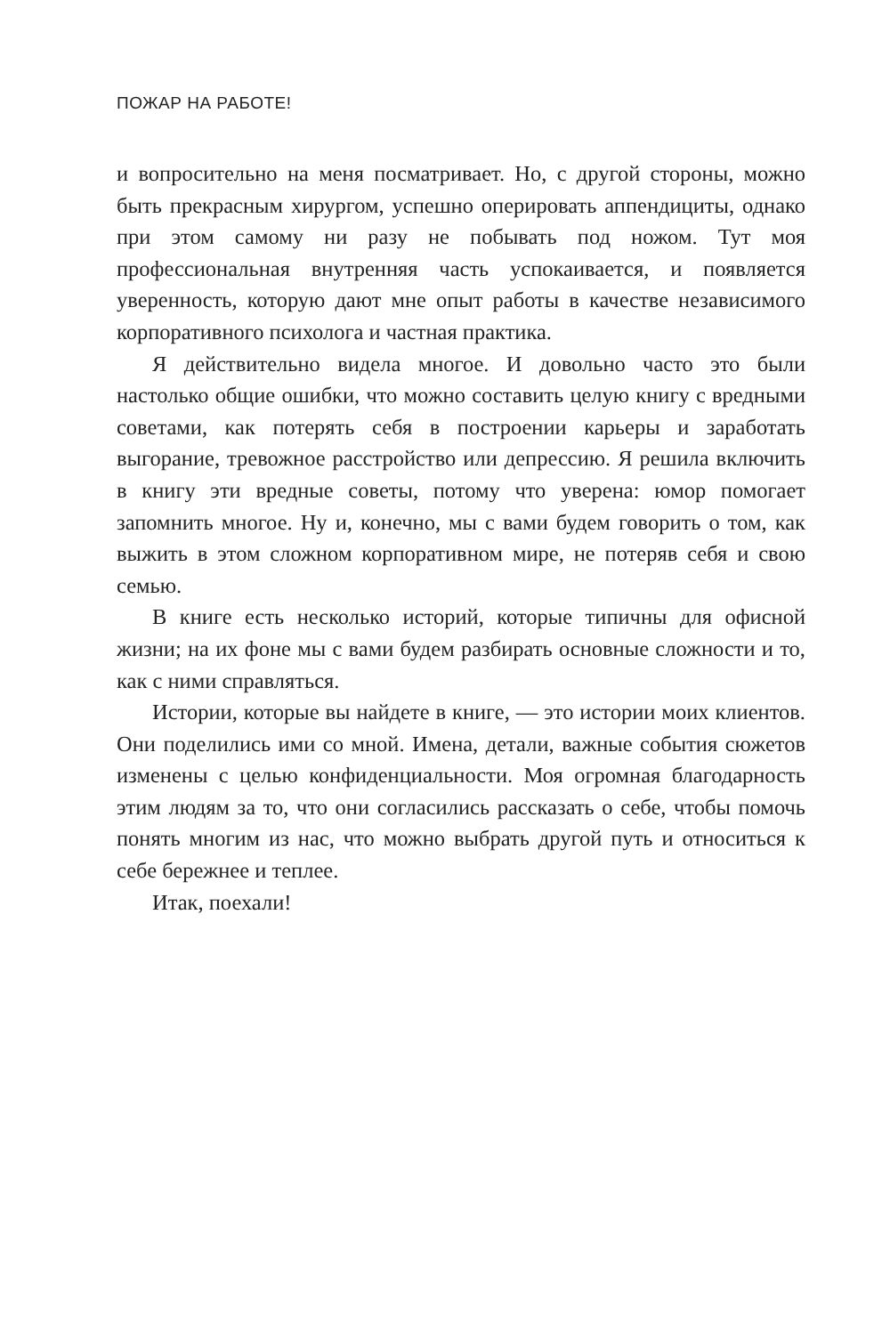ПОЖАР НА РАБОТЕ!
и вопросительно на меня посматривает. Но, с другой стороны, можно быть прекрасным хирургом, успешно оперировать аппендициты, однако при этом самому ни разу не побывать под ножом. Тут моя профессиональная внутренняя часть успокаивается, и появляется уверенность, которую дают мне опыт работы в качестве независимого корпоративного психолога и частная практика.
Я действительно видела многое. И довольно часто это были настолько общие ошибки, что можно составить целую книгу с вредными советами, как потерять себя в построении карьеры и заработать выгорание, тревожное расстройство или депрессию. Я решила включить в книгу эти вредные советы, потому что уверена: юмор помогает запомнить многое. Ну и, конечно, мы с вами будем говорить о том, как выжить в этом сложном корпоративном мире, не потеряв себя и свою семью.
В книге есть несколько историй, которые типичны для офисной жизни; на их фоне мы с вами будем разбирать основные сложности и то, как с ними справляться.
Истории, которые вы найдете в книге, — это истории моих клиентов. Они поделились ими со мной. Имена, детали, важные события сюжетов изменены с целью конфиденциальности. Моя огромная благодарность этим людям за то, что они согласились рассказать о себе, чтобы помочь понять многим из нас, что можно выбрать другой путь и относиться к себе бережнее и теплее.
Итак, поехали!